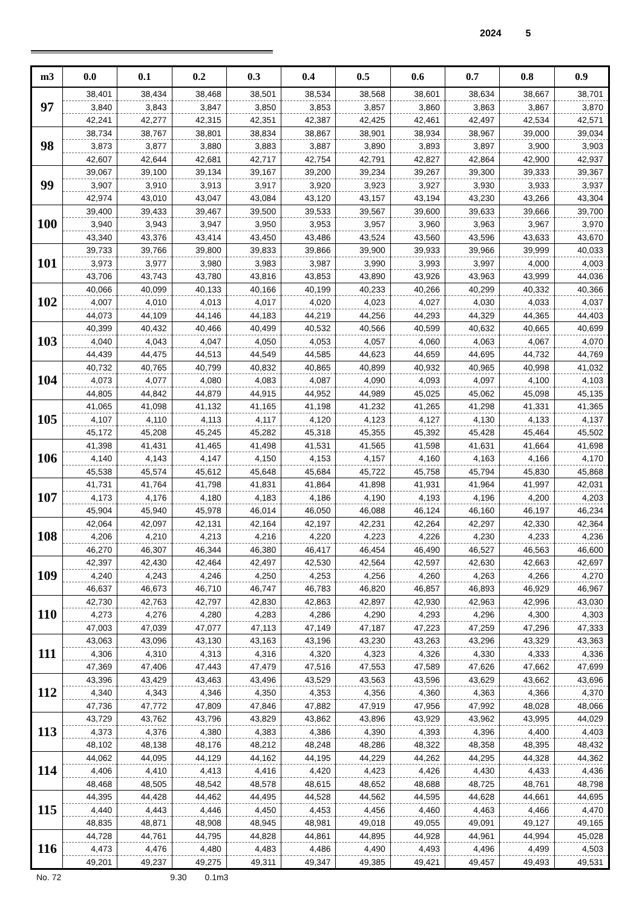2024 5
| m3 | 0.0 | 0.1 | 0.2 | 0.3 | 0.4 | 0.5 | 0.6 | 0.7 | 0.8 | 0.9 |
| --- | --- | --- | --- | --- | --- | --- | --- | --- | --- | --- |
| 97 | 38,401 | 38,434 | 38,468 | 38,501 | 38,534 | 38,568 | 38,601 | 38,634 | 38,667 | 38,701 |
| | 3,840 | 3,843 | 3,847 | 3,850 | 3,853 | 3,857 | 3,860 | 3,863 | 3,867 | 3,870 |
| | 42,241 | 42,277 | 42,315 | 42,351 | 42,387 | 42,425 | 42,461 | 42,497 | 42,534 | 42,571 |
| 98 | 38,734 | 38,767 | 38,801 | 38,834 | 38,867 | 38,901 | 38,934 | 38,967 | 39,000 | 39,034 |
| | 3,873 | 3,877 | 3,880 | 3,883 | 3,887 | 3,890 | 3,893 | 3,897 | 3,900 | 3,903 |
| | 42,607 | 42,644 | 42,681 | 42,717 | 42,754 | 42,791 | 42,827 | 42,864 | 42,900 | 42,937 |
| 99 | 39,067 | 39,100 | 39,134 | 39,167 | 39,200 | 39,234 | 39,267 | 39,300 | 39,333 | 39,367 |
| | 3,907 | 3,910 | 3,913 | 3,917 | 3,920 | 3,923 | 3,927 | 3,930 | 3,933 | 3,937 |
| | 42,974 | 43,010 | 43,047 | 43,084 | 43,120 | 43,157 | 43,194 | 43,230 | 43,266 | 43,304 |
| 100 | 39,400 | 39,433 | 39,467 | 39,500 | 39,533 | 39,567 | 39,600 | 39,633 | 39,666 | 39,700 |
| | 3,940 | 3,943 | 3,947 | 3,950 | 3,953 | 3,957 | 3,960 | 3,963 | 3,967 | 3,970 |
| | 43,340 | 43,376 | 43,414 | 43,450 | 43,486 | 43,524 | 43,560 | 43,596 | 43,633 | 43,670 |
| 101 | 39,733 | 39,766 | 39,800 | 39,833 | 39,866 | 39,900 | 39,933 | 39,966 | 39,999 | 40,033 |
| | 3,973 | 3,977 | 3,980 | 3,983 | 3,987 | 3,990 | 3,993 | 3,997 | 4,000 | 4,003 |
| | 43,706 | 43,743 | 43,780 | 43,816 | 43,853 | 43,890 | 43,926 | 43,963 | 43,999 | 44,036 |
| 102 | 40,066 | 40,099 | 40,133 | 40,166 | 40,199 | 40,233 | 40,266 | 40,299 | 40,332 | 40,366 |
| | 4,007 | 4,010 | 4,013 | 4,017 | 4,020 | 4,023 | 4,027 | 4,030 | 4,033 | 4,037 |
| | 44,073 | 44,109 | 44,146 | 44,183 | 44,219 | 44,256 | 44,293 | 44,329 | 44,365 | 44,403 |
| 103 | 40,399 | 40,432 | 40,466 | 40,499 | 40,532 | 40,566 | 40,599 | 40,632 | 40,665 | 40,699 |
| | 4,040 | 4,043 | 4,047 | 4,050 | 4,053 | 4,057 | 4,060 | 4,063 | 4,067 | 4,070 |
| | 44,439 | 44,475 | 44,513 | 44,549 | 44,585 | 44,623 | 44,659 | 44,695 | 44,732 | 44,769 |
| 104 | 40,732 | 40,765 | 40,799 | 40,832 | 40,865 | 40,899 | 40,932 | 40,965 | 40,998 | 41,032 |
| | 4,073 | 4,077 | 4,080 | 4,083 | 4,087 | 4,090 | 4,093 | 4,097 | 4,100 | 4,103 |
| | 44,805 | 44,842 | 44,879 | 44,915 | 44,952 | 44,989 | 45,025 | 45,062 | 45,098 | 45,135 |
| 105 | 41,065 | 41,098 | 41,132 | 41,165 | 41,198 | 41,232 | 41,265 | 41,298 | 41,331 | 41,365 |
| | 4,107 | 4,110 | 4,113 | 4,117 | 4,120 | 4,123 | 4,127 | 4,130 | 4,133 | 4,137 |
| | 45,172 | 45,208 | 45,245 | 45,282 | 45,318 | 45,355 | 45,392 | 45,428 | 45,464 | 45,502 |
| 106 | 41,398 | 41,431 | 41,465 | 41,498 | 41,531 | 41,565 | 41,598 | 41,631 | 41,664 | 41,698 |
| | 4,140 | 4,143 | 4,147 | 4,150 | 4,153 | 4,157 | 4,160 | 4,163 | 4,166 | 4,170 |
| | 45,538 | 45,574 | 45,612 | 45,648 | 45,684 | 45,722 | 45,758 | 45,794 | 45,830 | 45,868 |
| 107 | 41,731 | 41,764 | 41,798 | 41,831 | 41,864 | 41,898 | 41,931 | 41,964 | 41,997 | 42,031 |
| | 4,173 | 4,176 | 4,180 | 4,183 | 4,186 | 4,190 | 4,193 | 4,196 | 4,200 | 4,203 |
| | 45,904 | 45,940 | 45,978 | 46,014 | 46,050 | 46,088 | 46,124 | 46,160 | 46,197 | 46,234 |
| 108 | 42,064 | 42,097 | 42,131 | 42,164 | 42,197 | 42,231 | 42,264 | 42,297 | 42,330 | 42,364 |
| | 4,206 | 4,210 | 4,213 | 4,216 | 4,220 | 4,223 | 4,226 | 4,230 | 4,233 | 4,236 |
| | 46,270 | 46,307 | 46,344 | 46,380 | 46,417 | 46,454 | 46,490 | 46,527 | 46,563 | 46,600 |
| 109 | 42,397 | 42,430 | 42,464 | 42,497 | 42,530 | 42,564 | 42,597 | 42,630 | 42,663 | 42,697 |
| | 4,240 | 4,243 | 4,246 | 4,250 | 4,253 | 4,256 | 4,260 | 4,263 | 4,266 | 4,270 |
| | 46,637 | 46,673 | 46,710 | 46,747 | 46,783 | 46,820 | 46,857 | 46,893 | 46,929 | 46,967 |
| 110 | 42,730 | 42,763 | 42,797 | 42,830 | 42,863 | 42,897 | 42,930 | 42,963 | 42,996 | 43,030 |
| | 4,273 | 4,276 | 4,280 | 4,283 | 4,286 | 4,290 | 4,293 | 4,296 | 4,300 | 4,303 |
| | 47,003 | 47,039 | 47,077 | 47,113 | 47,149 | 47,187 | 47,223 | 47,259 | 47,296 | 47,333 |
| 111 | 43,063 | 43,096 | 43,130 | 43,163 | 43,196 | 43,230 | 43,263 | 43,296 | 43,329 | 43,363 |
| | 4,306 | 4,310 | 4,313 | 4,316 | 4,320 | 4,323 | 4,326 | 4,330 | 4,333 | 4,336 |
| | 47,369 | 47,406 | 47,443 | 47,479 | 47,516 | 47,553 | 47,589 | 47,626 | 47,662 | 47,699 |
| 112 | 43,396 | 43,429 | 43,463 | 43,496 | 43,529 | 43,563 | 43,596 | 43,629 | 43,662 | 43,696 |
| | 4,340 | 4,343 | 4,346 | 4,350 | 4,353 | 4,356 | 4,360 | 4,363 | 4,366 | 4,370 |
| | 47,736 | 47,772 | 47,809 | 47,846 | 47,882 | 47,919 | 47,956 | 47,992 | 48,028 | 48,066 |
| 113 | 43,729 | 43,762 | 43,796 | 43,829 | 43,862 | 43,896 | 43,929 | 43,962 | 43,995 | 44,029 |
| | 4,373 | 4,376 | 4,380 | 4,383 | 4,386 | 4,390 | 4,393 | 4,396 | 4,400 | 4,403 |
| | 48,102 | 48,138 | 48,176 | 48,212 | 48,248 | 48,286 | 48,322 | 48,358 | 48,395 | 48,432 |
| 114 | 44,062 | 44,095 | 44,129 | 44,162 | 44,195 | 44,229 | 44,262 | 44,295 | 44,328 | 44,362 |
| | 4,406 | 4,410 | 4,413 | 4,416 | 4,420 | 4,423 | 4,426 | 4,430 | 4,433 | 4,436 |
| | 48,468 | 48,505 | 48,542 | 48,578 | 48,615 | 48,652 | 48,688 | 48,725 | 48,761 | 48,798 |
| 115 | 44,395 | 44,428 | 44,462 | 44,495 | 44,528 | 44,562 | 44,595 | 44,628 | 44,661 | 44,695 |
| | 4,440 | 4,443 | 4,446 | 4,450 | 4,453 | 4,456 | 4,460 | 4,463 | 4,466 | 4,470 |
| | 48,835 | 48,871 | 48,908 | 48,945 | 48,981 | 49,018 | 49,055 | 49,091 | 49,127 | 49,165 |
| 116 | 44,728 | 44,761 | 44,795 | 44,828 | 44,861 | 44,895 | 44,928 | 44,961 | 44,994 | 45,028 |
| | 4,473 | 4,476 | 4,480 | 4,483 | 4,486 | 4,490 | 4,493 | 4,496 | 4,499 | 4,503 |
| | 49,201 | 49,237 | 49,275 | 49,311 | 49,347 | 49,385 | 49,421 | 49,457 | 49,493 | 49,531 |
No. 72 9.30 0.1m3